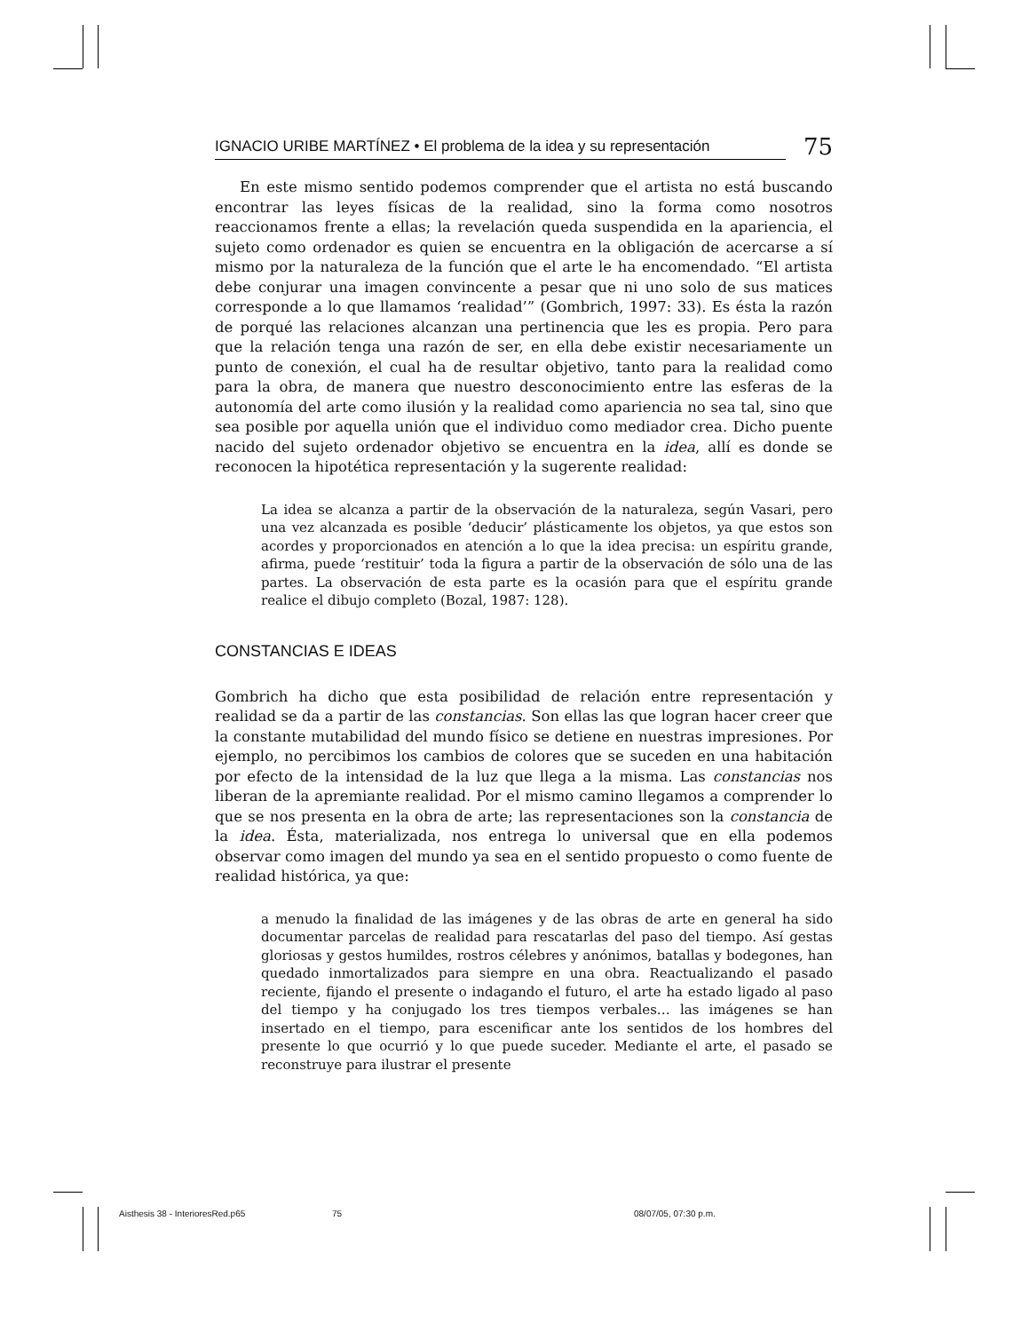IGNACIO URIBE MARTÍNEZ • El problema de la idea y su representación 75
En este mismo sentido podemos comprender que el artista no está buscando encontrar las leyes físicas de la realidad, sino la forma como nosotros reaccionamos frente a ellas; la revelación queda suspendida en la apariencia, el sujeto como ordenador es quien se encuentra en la obligación de acercarse a sí mismo por la naturaleza de la función que el arte le ha encomendado. “El artista debe conjurar una imagen convincente a pesar que ni uno solo de sus matices corresponde a lo que llamamos ‘realidad’” (Gombrich, 1997: 33). Es ésta la razón de porqué las relaciones alcanzan una pertinencia que les es propia. Pero para que la relación tenga una razón de ser, en ella debe existir necesariamente un punto de conexión, el cual ha de resultar objetivo, tanto para la realidad como para la obra, de manera que nuestro desconocimiento entre las esferas de la autonomía del arte como ilusión y la realidad como apariencia no sea tal, sino que sea posible por aquella unión que el individuo como mediador crea. Dicho puente nacido del sujeto ordenador objetivo se encuentra en la idea, allí es donde se reconocen la hipotética representación y la sugerente realidad:
La idea se alcanza a partir de la observación de la naturaleza, según Vasari, pero una vez alcanzada es posible ‘deducir’ plásticamente los objetos, ya que estos son acordes y proporcionados en atención a lo que la idea precisa: un espíritu grande, afirma, puede ‘restituir’ toda la figura a partir de la observación de sólo una de las partes. La observación de esta parte es la ocasión para que el espíritu grande realice el dibujo completo (Bozal, 1987: 128).
CONSTANCIAS E IDEAS
Gombrich ha dicho que esta posibilidad de relación entre representación y realidad se da a partir de las constancias. Son ellas las que logran hacer creer que la constante mutabilidad del mundo físico se detiene en nuestras impresiones. Por ejemplo, no percibimos los cambios de colores que se suceden en una habitación por efecto de la intensidad de la luz que llega a la misma. Las constancias nos liberan de la apremiante realidad. Por el mismo camino llegamos a comprender lo que se nos presenta en la obra de arte; las representaciones son la constancia de la idea. Ésta, materializada, nos entrega lo universal que en ella podemos observar como imagen del mundo ya sea en el sentido propuesto o como fuente de realidad histórica, ya que:
a menudo la finalidad de las imágenes y de las obras de arte en general ha sido documentar parcelas de realidad para rescatarlas del paso del tiempo. Así gestas gloriosas y gestos humildes, rostros célebres y anónimos, batallas y bodegones, han quedado inmortalizados para siempre en una obra. Reactualizando el pasado reciente, fijando el presente o indagando el futuro, el arte ha estado ligado al paso del tiempo y ha conjugado los tres tiempos verbales… las imágenes se han insertado en el tiempo, para escenificar ante los sentidos de los hombres del presente lo que ocurrió y lo que puede suceder. Mediante el arte, el pasado se reconstruye para ilustrar el presente
Aisthesis 38 - InterioresRed.p65 75 08/07/05, 07:30 p.m.